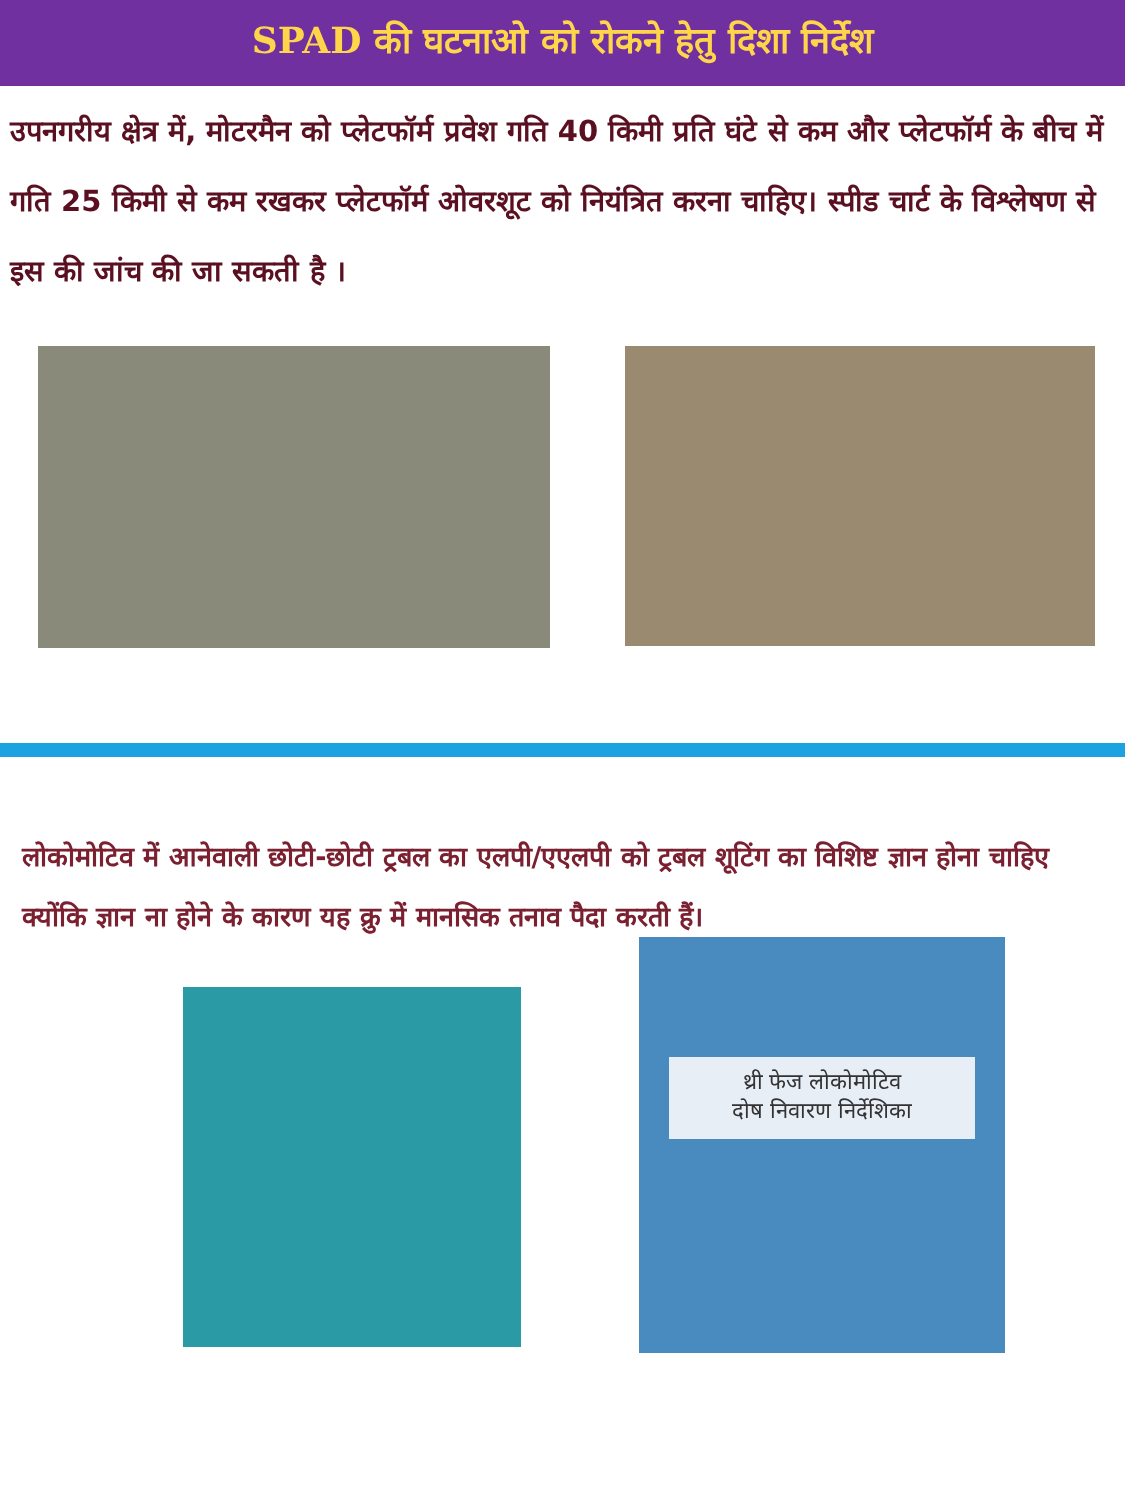SPAD की घटनाओ को रोकने हेतु दिशा निर्देश
उपनगरीय क्षेत्र में, मोटरमैन को प्लेटफॉर्म प्रवेश गति 40 किमी प्रति घंटे से कम और प्लेटफॉर्म के बीच में गति 25 किमी से कम रखकर प्लेटफॉर्म ओवरशूट को नियंत्रित करना चाहिए। स्पीड चार्ट के विश्लेषण से इस की जांच की जा सकती है ।
लोकोमोटिव में आनेवाली छोटी-छोटी ट्रबल का एलपी/एएलपी को ट्रबल शूटिंग का विशिष्ट ज्ञान होना चाहिए क्योंकि ज्ञान ना होने के कारण यह क्रु में मानसिक तनाव पैदा करती हैं।
थ्री फेज लोकोमोटिव
दोष निवारण निर्देशिका